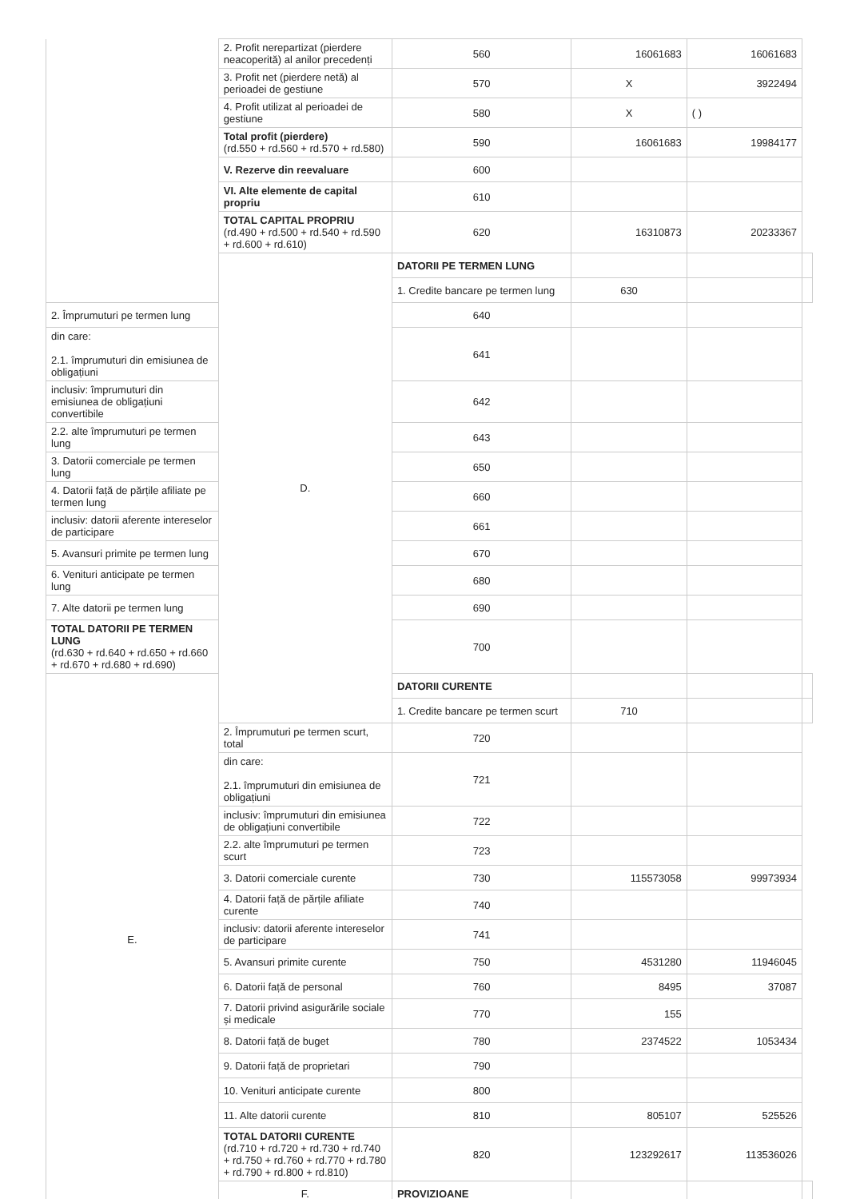| | 2. Profit nerepartizat (pierdere neacoperită) al anilor precedenți | 560 | 16061683 | 16061683 | |
| | 3. Profit net (pierdere netă) al perioadei de gestiune | 570 | X | 3922494 | |
| | 4. Profit utilizat al perioadei de gestiune | 580 | X | ( ) | |
| | Total profit (pierdere) (rd.550 + rd.560 + rd.570 + rd.580) | 590 | 16061683 | 19984177 | |
| | V. Rezerve din reevaluare | 600 | | | |
| | VI. Alte elemente de capital propriu | 610 | | | |
| | TOTAL CAPITAL PROPRIU (rd.490 + rd.500 + rd.540 + rd.590 + rd.600 + rd.610) | 620 | 16310873 | 20233367 | |
| | D. | DATORII PE TERMEN LUNG | | | |
| | | 1. Credite bancare pe termen lung | 630 | | |
| 2. Împrumuturi pe termen lung | | 640 | | | |
| din care: 2.1. împrumuturi din emisiunea de obligațiuni | | 641 | | | |
| inclusiv: împrumuturi din emisiunea de obligațiuni convertibile | | 642 | | | |
| 2.2. alte împrumuturi pe termen lung | | 643 | | | |
| 3. Datorii comerciale pe termen lung | | 650 | | | |
| 4. Datorii față de părțile afiliate pe termen lung | | 660 | | | |
| inclusiv: datorii aferente intereselor de participare | | 661 | | | |
| 5. Avansuri primite pe termen lung | | 670 | | | |
| 6. Venituri anticipate pe termen lung | | 680 | | | |
| 7. Alte datorii pe termen lung | | 690 | | | |
| TOTAL DATORII PE TERMEN LUNG (rd.630 + rd.640 + rd.650 + rd.660 + rd.670 + rd.680 + rd.690) | | 700 | | | |
| E. | | DATORII CURENTE | | | |
| | | 1. Credite bancare pe termen scurt | 710 | | |
| | 2. Împrumuturi pe termen scurt, total | 720 | | | |
| | din care: 2.1. împrumuturi din emisiunea de obligațiuni | 721 | | | |
| | inclusiv: împrumuturi din emisiunea de obligațiuni convertibile | 722 | | | |
| | 2.2. alte împrumuturi pe termen scurt | 723 | | | |
| | 3. Datorii comerciale curente | 730 | 115573058 | 99973934 | |
| | 4. Datorii față de părțile afiliate curente | 740 | | | |
| | inclusiv: datorii aferente intereselor de participare | 741 | | | |
| | 5. Avansuri primite curente | 750 | 4531280 | 11946045 | |
| | 6. Datorii față de personal | 760 | 8495 | 37087 | |
| | 7. Datorii privind asigurările sociale și medicale | 770 | 155 | | |
| | 8. Datorii față de buget | 780 | 2374522 | 1053434 | |
| | 9. Datorii față de proprietari | 790 | | | |
| | 10. Venituri anticipate curente | 800 | | | |
| | 11. Alte datorii curente | 810 | 805107 | 525526 | |
| | TOTAL DATORII CURENTE (rd.710 + rd.720 + rd.730 + rd.740 + rd.750 + rd.760 + rd.770 + rd.780 + rd.790 + rd.800 + rd.810) | 820 | 123292617 | 113536026 | |
| | F. | PROVIZIOANE | | | |